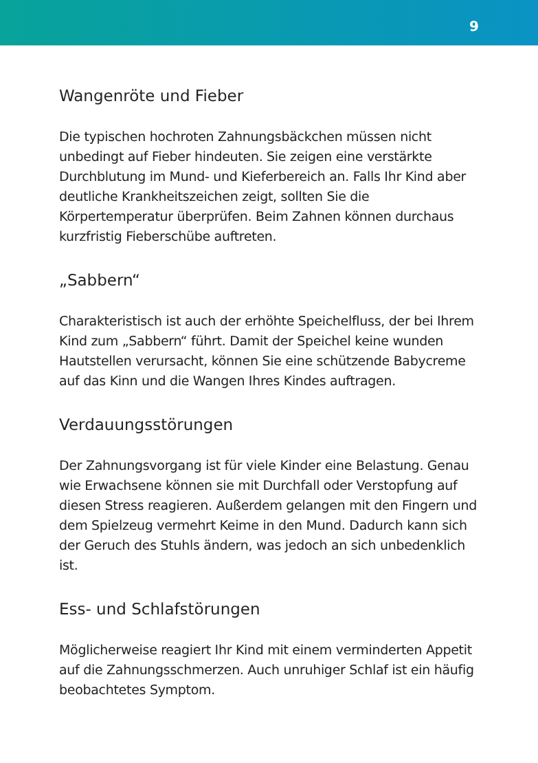9
Wangenröte und Fieber
Die typischen hochroten Zahnungsbäckchen müssen nicht unbedingt auf Fieber hindeuten. Sie zeigen eine verstärkte Durchblutung im Mund- und Kieferbereich an. Falls Ihr Kind aber deutliche Krankheitszeichen zeigt, sollten Sie die Körpertemperatur überprüfen. Beim Zahnen können durchaus kurzfristig Fieberschübe auftreten.
„Sabbern“
Charakteristisch ist auch der erhöhte Speichelfluss, der bei Ihrem Kind zum „Sabbern“ führt. Damit der Speichel keine wunden Hautstellen verursacht, können Sie eine schützende Babycreme auf das Kinn und die Wangen Ihres Kindes auftragen.
Verdauungsstörungen
Der Zahnungsvorgang ist für viele Kinder eine Belastung. Genau wie Erwachsene können sie mit Durchfall oder Verstopfung auf diesen Stress reagieren. Außerdem gelangen mit den Fingern und dem Spielzeug vermehrt Keime in den Mund. Dadurch kann sich der Geruch des Stuhls ändern, was jedoch an sich unbedenklich ist.
Ess- und Schlafstörungen
Möglicherweise reagiert Ihr Kind mit einem verminderten Appetit auf die Zahnungsschmerzen. Auch unruhiger Schlaf ist ein häufig beobachtetes Symptom.